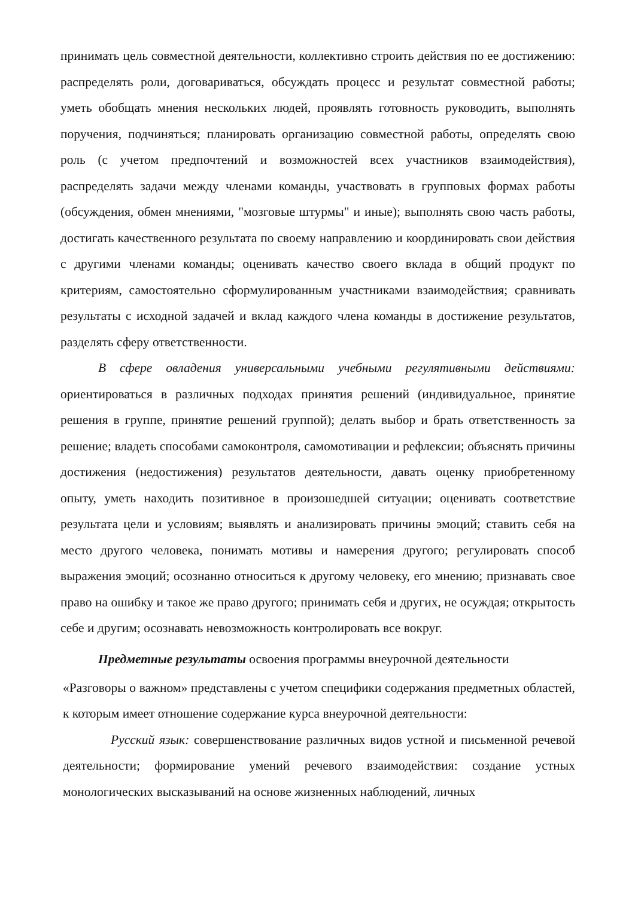принимать цель совместной деятельности, коллективно строить действия по ее достижению: распределять роли, договариваться, обсуждать процесс и результат совместной работы; уметь обобщать мнения нескольких людей, проявлять готовность руководить, выполнять поручения, подчиняться; планировать организацию совместной работы, определять свою роль (с учетом предпочтений и возможностей всех участников взаимодействия), распределять задачи между членами команды, участвовать в групповых формах работы (обсуждения, обмен мнениями, "мозговые штурмы" и иные); выполнять свою часть работы, достигать качественного результата по своему направлению и координировать свои действия с другими членами команды; оценивать качество своего вклада в общий продукт по критериям, самостоятельно сформулированным участниками взаимодействия; сравнивать результаты с исходной задачей и вклад каждого члена команды в достижение результатов, разделять сферу ответственности.
В сфере овладения универсальными учебными регулятивными действиями: ориентироваться в различных подходах принятия решений (индивидуальное, принятие решения в группе, принятие решений группой); делать выбор и брать ответственность за решение; владеть способами самоконтроля, самомотивации и рефлексии; объяснять причины достижения (недостижения) результатов деятельности, давать оценку приобретенному опыту, уметь находить позитивное в произошедшей ситуации; оценивать соответствие результата цели и условиям; выявлять и анализировать причины эмоций; ставить себя на место другого человека, понимать мотивы и намерения другого; регулировать способ выражения эмоций; осознанно относиться к другому человеку, его мнению; признавать свое право на ошибку и такое же право другого; принимать себя и других, не осуждая; открытость себе и другим; осознавать невозможность контролировать все вокруг.
Предметные результаты освоения программы внеурочной деятельности
«Разговоры о важном» представлены с учетом специфики содержания предметных областей, к которым имеет отношение содержание курса внеурочной деятельности:
Русский язык: совершенствование различных видов устной и письменной речевой деятельности; формирование умений речевого взаимодействия: создание устных монологических высказываний на основе жизненных наблюдений, личных